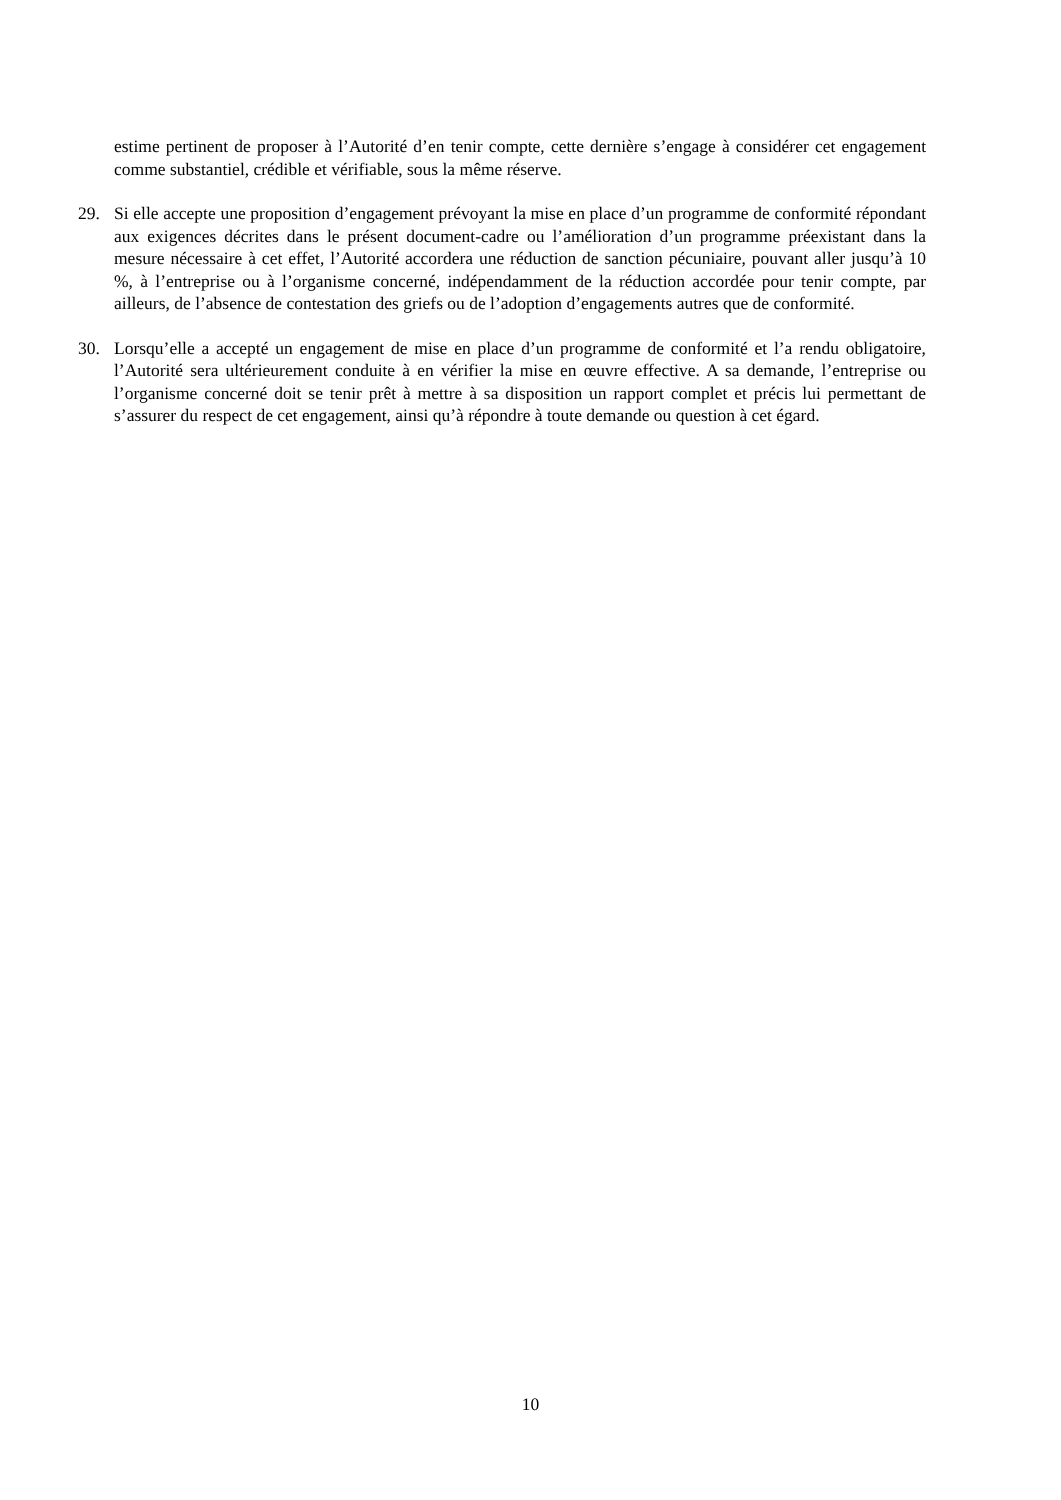estime pertinent de proposer à l’Autorité d’en tenir compte, cette dernière s’engage à considérer cet engagement comme substantiel, crédible et vérifiable, sous la même réserve.
29. Si elle accepte une proposition d’engagement prévoyant la mise en place d’un programme de conformité répondant aux exigences décrites dans le présent document-cadre ou l’amélioration d’un programme préexistant dans la mesure nécessaire à cet effet, l’Autorité accordera une réduction de sanction pécuniaire, pouvant aller jusqu’à 10 %, à l’entreprise ou à l’organisme concerné, indépendamment de la réduction accordée pour tenir compte, par ailleurs, de l’absence de contestation des griefs ou de l’adoption d’engagements autres que de conformité.
30. Lorsqu’elle a accepté un engagement de mise en place d’un programme de conformité et l’a rendu obligatoire, l’Autorité sera ultérieurement conduite à en vérifier la mise en œuvre effective. A sa demande, l’entreprise ou l’organisme concerné doit se tenir prêt à mettre à sa disposition un rapport complet et précis lui permettant de s’assurer du respect de cet engagement, ainsi qu’à répondre à toute demande ou question à cet égard.
10